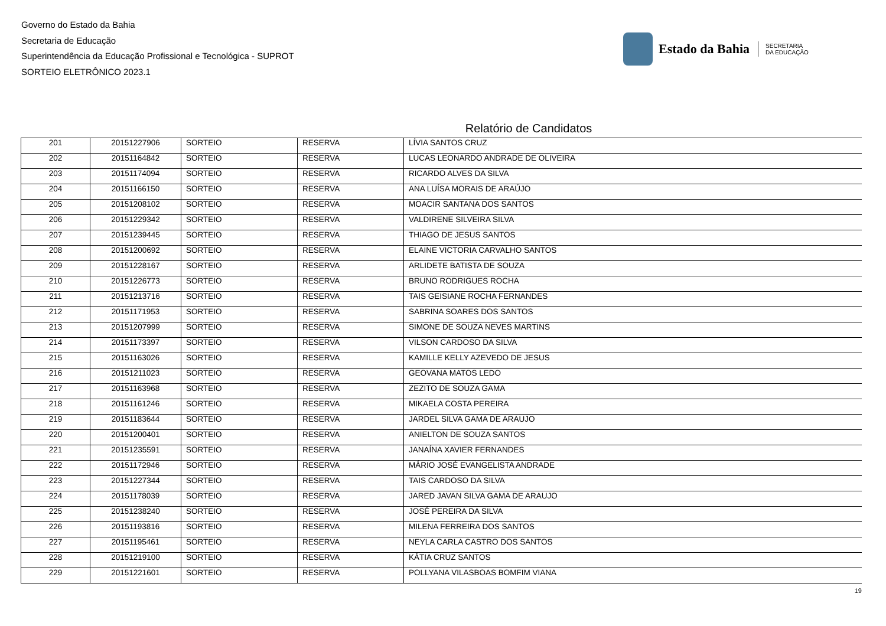Governo do Estado da Bahia
Secretaria de Educação
Superintendência da Educação Profissional e Tecnológica - SUPROT
SORTEIO ELETRÔNICO 2023.1
Estado da Bahia
SECRETARIA
DA EDUCAÇÃO
Relatório de Candidatos
| 201 | 20151227906 | SORTEIO | RESERVA | LÍVIA SANTOS CRUZ |
| 202 | 20151164842 | SORTEIO | RESERVA | LUCAS LEONARDO ANDRADE DE OLIVEIRA |
| 203 | 20151174094 | SORTEIO | RESERVA | RICARDO ALVES DA SILVA |
| 204 | 20151166150 | SORTEIO | RESERVA | ANA LUÍSA MORAIS DE ARAÚJO |
| 205 | 20151208102 | SORTEIO | RESERVA | MOACIR SANTANA DOS SANTOS |
| 206 | 20151229342 | SORTEIO | RESERVA | VALDIRENE SILVEIRA SILVA |
| 207 | 20151239445 | SORTEIO | RESERVA | THIAGO DE JESUS SANTOS |
| 208 | 20151200692 | SORTEIO | RESERVA | ELAINE VICTORIA CARVALHO SANTOS |
| 209 | 20151228167 | SORTEIO | RESERVA | ARLIDETE BATISTA DE SOUZA |
| 210 | 20151226773 | SORTEIO | RESERVA | BRUNO RODRIGUES ROCHA |
| 211 | 20151213716 | SORTEIO | RESERVA | TAIS GEISIANE ROCHA FERNANDES |
| 212 | 20151171953 | SORTEIO | RESERVA | SABRINA SOARES DOS SANTOS |
| 213 | 20151207999 | SORTEIO | RESERVA | SIMONE DE SOUZA NEVES MARTINS |
| 214 | 20151173397 | SORTEIO | RESERVA | VILSON CARDOSO DA SILVA |
| 215 | 20151163026 | SORTEIO | RESERVA | KAMILLE KELLY AZEVEDO DE JESUS |
| 216 | 20151211023 | SORTEIO | RESERVA | GEOVANA MATOS LEDO |
| 217 | 20151163968 | SORTEIO | RESERVA | ZEZITO DE SOUZA GAMA |
| 218 | 20151161246 | SORTEIO | RESERVA | MIKAELA COSTA PEREIRA |
| 219 | 20151183644 | SORTEIO | RESERVA | JARDEL SILVA GAMA DE ARAUJO |
| 220 | 20151200401 | SORTEIO | RESERVA | ANIELTON DE SOUZA SANTOS |
| 221 | 20151235591 | SORTEIO | RESERVA | JANAÍNA XAVIER FERNANDES |
| 222 | 20151172946 | SORTEIO | RESERVA | MÁRIO JOSÉ EVANGELISTA ANDRADE |
| 223 | 20151227344 | SORTEIO | RESERVA | TAIS CARDOSO DA SILVA |
| 224 | 20151178039 | SORTEIO | RESERVA | JARED JAVAN SILVA GAMA DE ARAUJO |
| 225 | 20151238240 | SORTEIO | RESERVA | JOSÉ PEREIRA DA SILVA |
| 226 | 20151193816 | SORTEIO | RESERVA | MILENA FERREIRA DOS SANTOS |
| 227 | 20151195461 | SORTEIO | RESERVA | NEYLA CARLA CASTRO DOS SANTOS |
| 228 | 20151219100 | SORTEIO | RESERVA | KÁTIA CRUZ SANTOS |
| 229 | 20151221601 | SORTEIO | RESERVA | POLLYANA VILASBOAS BOMFIM VIANA |
19